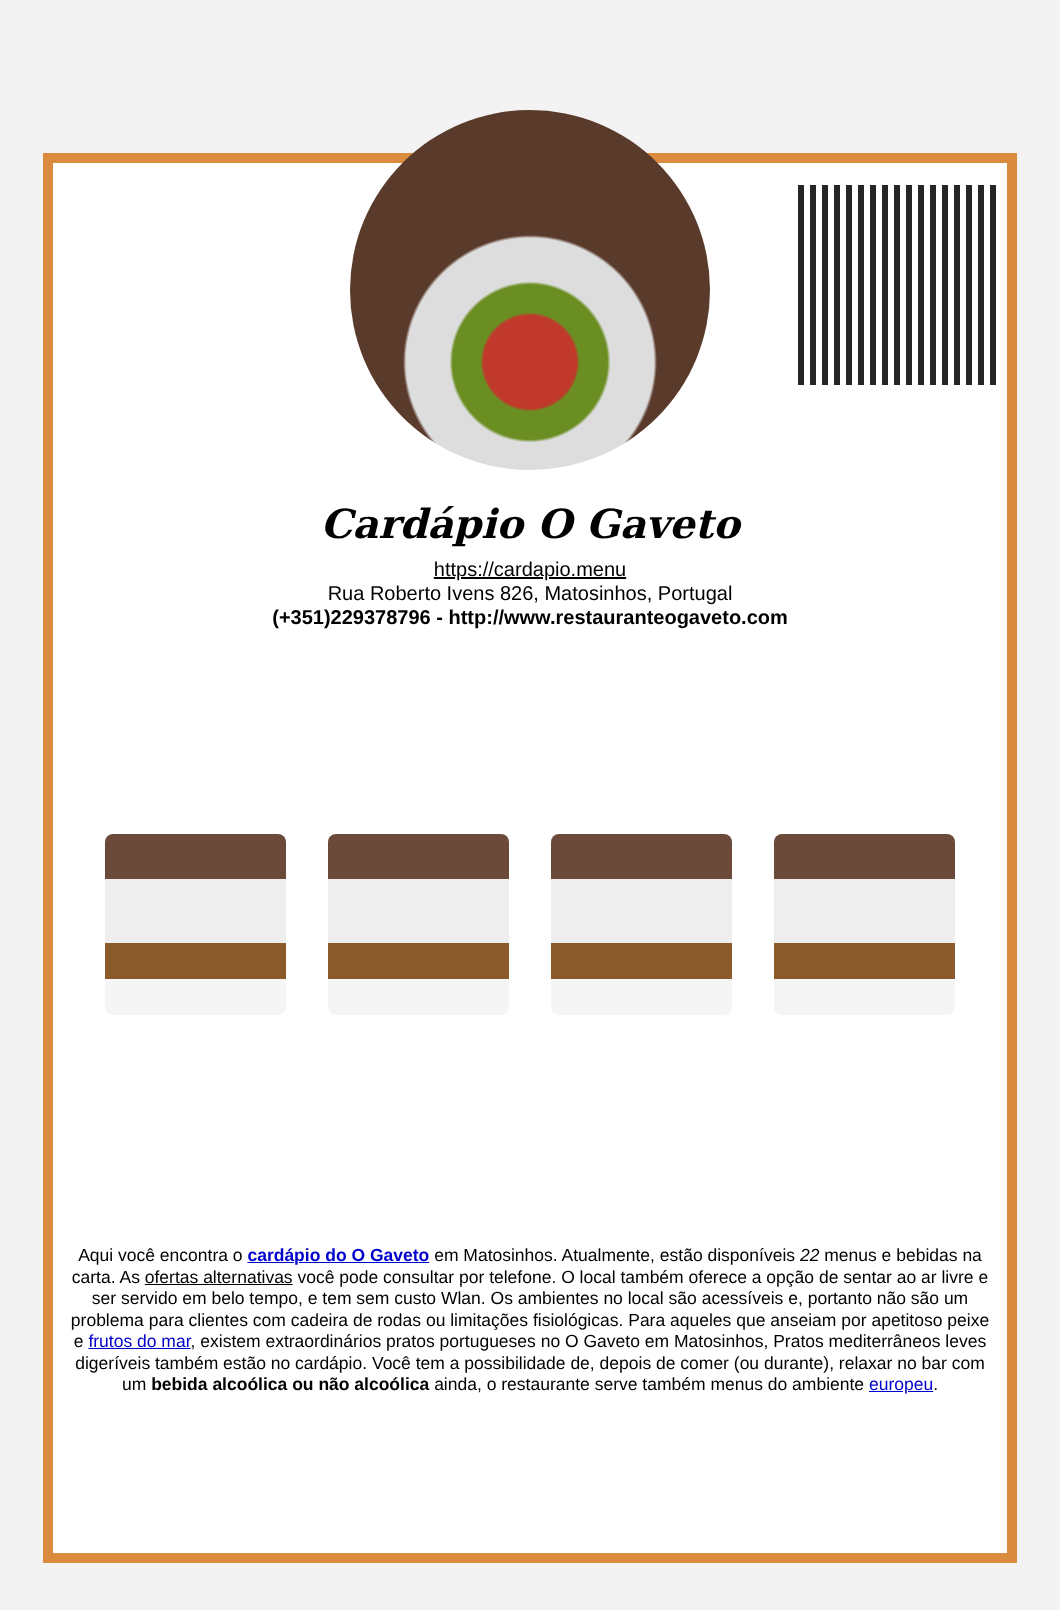Cardápio O Gaveto
https://cardapio.menu
Rua Roberto Ivens 826, Matosinhos, Portugal
(+351)229378796 - http://www.restauranteogaveto.com
Aqui você encontra o cardápio do O Gaveto em Matosinhos. Atualmente, estão disponíveis 22 menus e bebidas na carta. As ofertas alternativas você pode consultar por telefone. O local também oferece a opção de sentar ao ar livre e ser servido em belo tempo, e tem sem custo Wlan. Os ambientes no local são acessíveis e, portanto não são um problema para clientes com cadeira de rodas ou limitações fisiológicas. Para aqueles que anseiam por apetitoso peixe e frutos do mar, existem extraordinários pratos portugueses no O Gaveto em Matosinhos, Pratos mediterrâneos leves digeríveis também estão no cardápio. Você tem a possibilidade de, depois de comer (ou durante), relaxar no bar com um bebida alcoólica ou não alcoólica ainda, o restaurante serve também menus do ambiente europeu.